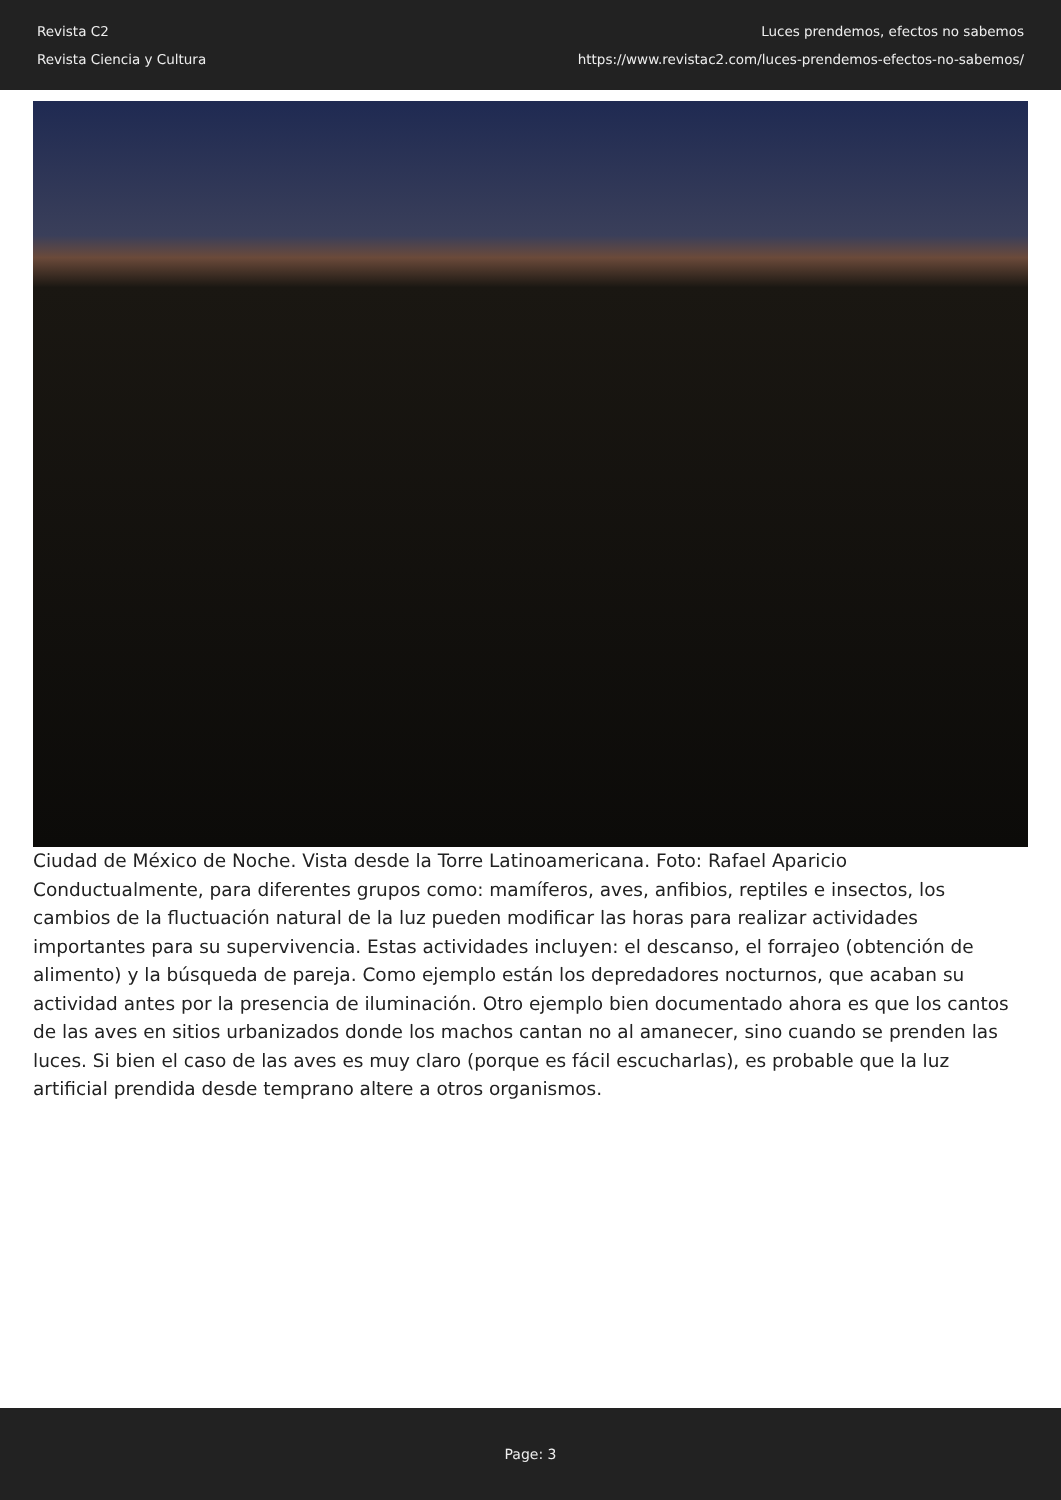Revista C2
Revista Ciencia y Cultura
Luces prendemos, efectos no sabemos
https://www.revistac2.com/luces-prendemos-efectos-no-sabemos/
Ciudad de México de Noche. Vista desde la Torre Latinoamericana. Foto: Rafael Aparicio
Conductualmente, para diferentes grupos como: mamíferos, aves, anfibios, reptiles e insectos, los cambios de la fluctuación natural de la luz pueden modificar las horas para realizar actividades importantes para su supervivencia. Estas actividades incluyen: el descanso, el forrajeo (obtención de alimento) y la búsqueda de pareja. Como ejemplo están los depredadores nocturnos, que acaban su actividad antes por la presencia de iluminación. Otro ejemplo bien documentado ahora es que los cantos de las aves en sitios urbanizados donde los machos cantan no al amanecer, sino cuando se prenden las luces. Si bien el caso de las aves es muy claro (porque es fácil escucharlas), es probable que la luz artificial prendida desde temprano altere a otros organismos.
Page: 3